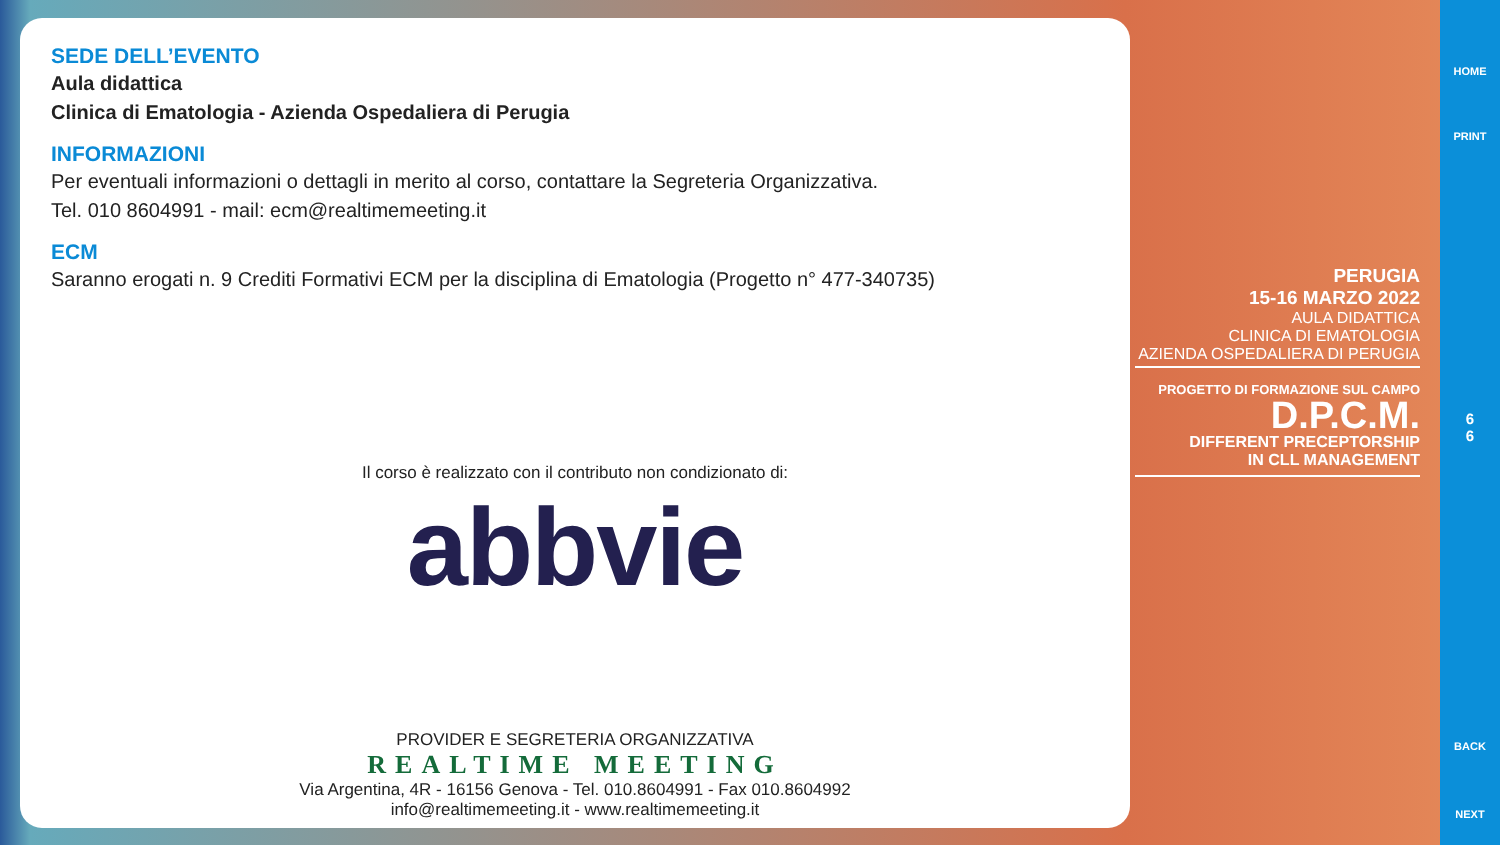SEDE DELL’EVENTO
Aula didattica
Clinica di Ematologia - Azienda Ospedaliera di Perugia
INFORMAZIONI
Per eventuali informazioni o dettagli in merito al corso, contattare la Segreteria Organizzativa.
Tel. 010 8604991 - mail: ecm@realtimemeeting.it
ECM
Saranno erogati n. 9 Crediti Formativi ECM per la disciplina di Ematologia (Progetto n° 477-340735)
Il corso è realizzato con il contributo non condizionato di:
abbvie
PROVIDER E SEGRETERIA ORGANIZZATIVA
REALTIME MEETING
Via Argentina, 4R - 16156 Genova - Tel. 010.8604991 - Fax 010.8604992
info@realtimemeeting.it - www.realtimemeeting.it
PERUGIA
15-16 MARZO 2022
AULA DIDATTICA
CLINICA DI EMATOLOGIA
AZIENDA OSPEDALIERA DI PERUGIA
PROGETTO DI FORMAZIONE SUL CAMPO
D.P.C.M.
DIFFERENT PRECEPTORSHIP
IN CLL MANAGEMENT
HOME
PRINT
6
6
BACK
NEXT